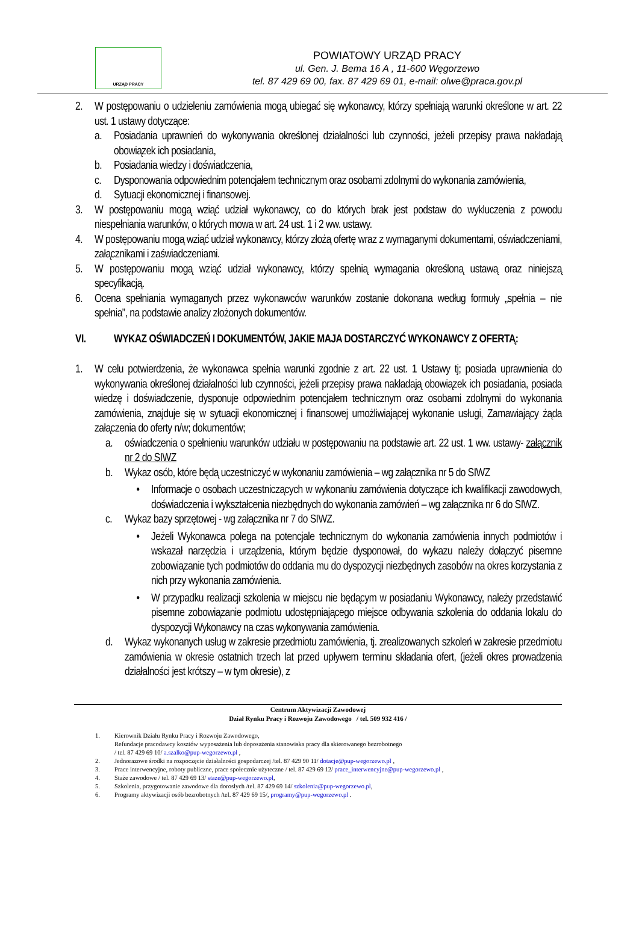URZĄD PRACY
POWIATOWY URZĄD PRACY
ul. Gen. J. Bema 16 A , 11-600 Węgorzewo
tel. 87 429 69 00, fax. 87 429 69 01, e-mail: olwe@praca.gov.pl
2. W postępowaniu o udzieleniu zamówienia mogą ubiegać się wykonawcy, którzy spełniają warunki określone w art. 22 ust. 1 ustawy dotyczące:
a. Posiadania uprawnień do wykonywania określonej działalności lub czynności, jeżeli przepisy prawa nakładają obowiązek ich posiadania,
b. Posiadania wiedzy i doświadczenia,
c. Dysponowania odpowiednim potencjałem technicznym oraz osobami zdolnymi do wykonania zamówienia,
d. Sytuacji ekonomicznej i finansowej.
3. W postępowaniu mogą wziąć udział wykonawcy, co do których brak jest podstaw do wykluczenia z powodu niespełniania warunków, o których mowa w art. 24 ust. 1 i 2 ww. ustawy.
4. W postępowaniu mogą wziąć udział wykonawcy, którzy złożą ofertę wraz z wymaganymi dokumentami, oświadczeniami, załącznikami i zaświadczeniami.
5. W postępowaniu mogą wziąć udział wykonawcy, którzy spełnią wymagania określoną ustawą oraz niniejszą specyfikacją.
6. Ocena spełniania wymaganych przez wykonawców warunków zostanie dokonana według formuły „spełnia – nie spełnia”, na podstawie analizy złożonych dokumentów.
VI. WYKAZ OŚWIADCZEŃ I DOKUMENTÓW, JAKIE MAJA DOSTARCZYĆ WYKONAWCY Z OFERTĄ:
1. W celu potwierdzenia, że wykonawca spełnia warunki zgodnie z art. 22 ust. 1 Ustawy tj; posiada uprawnienia do wykonywania określonej działalności lub czynności, jeżeli przepisy prawa nakładają obowiązek ich posiadania, posiada wiedzę i doświadczenie, dysponuje odpowiednim potencjałem technicznym oraz osobami zdolnymi do wykonania zamówienia, znajduje się w sytuacji ekonomicznej i finansowej umożliwiającej wykonanie usługi, Zamawiający żąda załączenia do oferty n/w; dokumentów;
a. oświadczenia o spełnieniu warunków udziału w postępowaniu na podstawie art. 22 ust. 1 ww. ustawy- załącznik nr 2 do SIWZ
b. Wykaz osób, które będą uczestniczyć w wykonaniu zamówienia – wg załącznika nr 5 do SIWZ
• Informacje o osobach uczestniczących w wykonaniu zamówienia dotyczące ich kwalifikacji zawodowych, doświadczenia i wykształcenia niezbędnych do wykonania zamówień – wg załącznika nr 6 do SIWZ.
c. Wykaz bazy sprzętowej - wg załącznika nr 7 do SIWZ.
• Jeżeli Wykonawca polega na potencjale technicznym do wykonania zamówienia innych podmiotów i wskazał narzędzia i urządzenia, którym będzie dysponował, do wykazu należy dołączyć pisemne zobowiązanie tych podmiotów do oddania mu do dyspozycji niezbędnych zasobów na okres korzystania z nich przy wykonania zamówienia.
• W przypadku realizacji szkolenia w miejscu nie będącym w posiadaniu Wykonawcy, należy przedstawić pisemne zobowiązanie podmiotu udostępniającego miejsce odbywania szkolenia do oddania lokalu do dyspozycji Wykonawcy na czas wykonywania zamówienia.
d. Wykaz wykonanych usług w zakresie przedmiotu zamówienia, tj. zrealizowanych szkoleń w zakresie przedmiotu zamówienia w okresie ostatnich trzech lat przed upływem terminu składania ofert, (jeżeli okres prowadzenia działalności jest krótszy – w tym okresie), z
Centrum Aktywizacji Zawodowej
Dział Rynku Pracy i Rozwoju Zawodowego / tel. 509 932 416 /
1. Kierownik Działu Rynku Pracy i Rozwoju Zawodowego,
Refundacje pracodawcy kosztów wyposażenia lub doposażenia stanowiska pracy dla skierowanego bezrobotnego
/ tel. 87 429 69 10/ a.szalko@pup-wegorzewo.pl ,
2. Jednorazowe środki na rozpoczęcie działalności gospodarczej /tel. 87 429 90 11/ dotacje@pup-wegorzewo.pl ,
3. Prace interwencyjne, roboty publiczne, prace społecznie użyteczne / tel. 87 429 69 12/ prace_interwencyjne@pup-wegorzewo.pl ,
4. Staże zawodowe / tel. 87 429 69 13/ staze@pup-wegorzewo.pl,
5. Szkolenia, przygotowanie zawodowe dla dorosłych /tel. 87 429 69 14/ szkolenia@pup-wegorzewo.pl,
6. Programy aktywizacji osób bezrobotnych /tel. 87 429 69 15/, programy@pup-wegorzewo.pl .